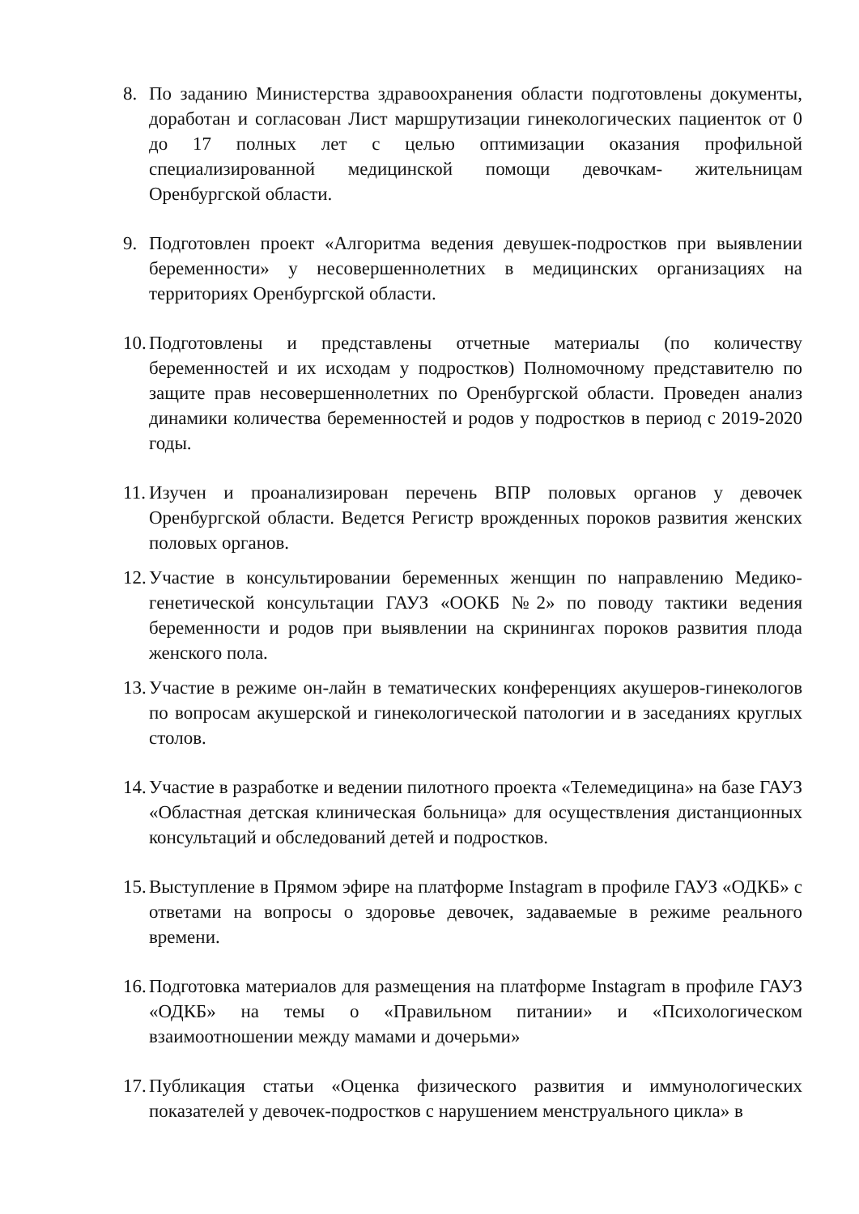8. По заданию Министерства здравоохранения области подготовлены документы, доработан и согласован Лист маршрутизации гинекологических пациенток от 0 до 17 полных лет с целью оптимизации оказания профильной специализированной медицинской помощи девочкам- жительницам Оренбургской области.
9. Подготовлен проект «Алгоритма ведения девушек-подростков при выявлении беременности» у несовершеннолетних в медицинских организациях на территориях Оренбургской области.
10. Подготовлены и представлены отчетные материалы (по количеству беременностей и их исходам у подростков) Полномочному представителю по защите прав несовершеннолетних по Оренбургской области. Проведен анализ динамики количества беременностей и родов у подростков в период с 2019-2020 годы.
11. Изучен и проанализирован перечень ВПР половых органов у девочек Оренбургской области. Ведется Регистр врожденных пороков развития женских половых органов.
12. Участие в консультировании беременных женщин по направлению Медико-генетической консультации ГАУЗ «ООКБ №2» по поводу тактики ведения беременности и родов при выявлении на скринингах пороков развития плода женского пола.
13. Участие в режиме он-лайн в тематических конференциях акушеров-гинекологов по вопросам акушерской и гинекологической патологии и в заседаниях круглых столов.
14. Участие в разработке и ведении пилотного проекта «Телемедицина» на базе ГАУЗ «Областная детская клиническая больница» для осуществления дистанционных консультаций и обследований детей и подростков.
15. Выступление в Прямом эфире на платформе Instagram в профиле ГАУЗ «ОДКБ» с ответами на вопросы о здоровье девочек, задаваемые в режиме реального времени.
16. Подготовка материалов для размещения на платформе Instagram в профиле ГАУЗ «ОДКБ» на темы о «Правильном питании» и «Психологическом взаимоотношении между мамами и дочерьми»
17. Публикация статьи «Оценка физического развития и иммунологических показателей у девочек-подростков с нарушением менструального цикла» в